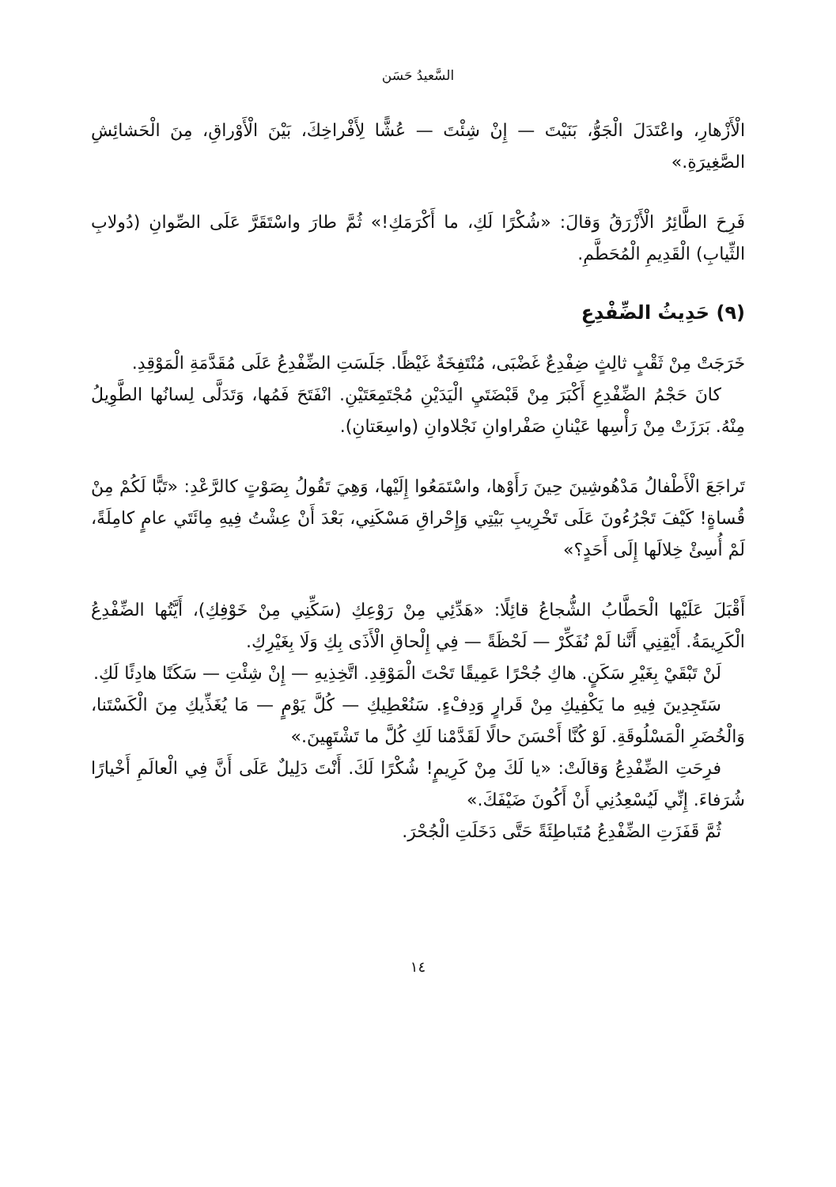السَّعيدُ حَسَن
الْأَزْهارِ، واعْتَدَلَ الْجَوُّ، بَنَيْتَ — إِنْ شِئْتَ — عُشًّا لِأَفْراخِكَ، بَيْنَ الْأَوْراقِ، مِنَ الْحَشائِشِ الصَّغِيرَةِ.»
فَرِحَ الطَّائِرُ الْأَزْرَقُ وَقالَ: «شُكْرًا لَكِ، ما أَكْرَمَكِ!» ثُمَّ طارَ واسْتَقَرَّ عَلَى الصِّوانِ (دُولابِ الثِّيابِ) الْقَدِيمِ الْمُحَطَّمِ.
(٩) حَدِيثُ الضِّفْدِعِ
خَرَجَتْ مِنْ ثَقْبٍ ثالِثٍ ضِفْدِعٌ غَضْبَى، مُنْتَفِخَةٌ غَيْظًا. جَلَسَتِ الضِّفْدِعُ عَلَى مُقَدَّمَةِ الْمَوْقِدِ.
كانَ حَجْمُ الضِّفْدِعِ أَكْبَرَ مِنْ قَبْضَتَيِ الْيَدَيْنِ مُجْتَمِعَتَيْنِ. انْفَتَحَ فَمُها، وَتَدَلَّى لِسانُها الطَّوِيلُ مِنْهُ. بَرَزَتْ مِنْ رَأْسِها عَيْنانِ صَفْراوانِ نَجْلاوانِ (واسِعَتانِ).
تَراجَعَ الْأَطْفالُ مَدْهُوشِينَ حِينَ رَأَوْها، واسْتَمَعُوا إِلَيْها، وَهِيَ تَقُولُ بِصَوْتٍ كالرَّعْدِ: «تَبًّا لَكُمْ مِنْ قُساةٍ! كَيْفَ تَجْرُءُونَ عَلَى تَخْرِيبِ بَيْتِي وَإِحْراقِ مَسْكَنِي، بَعْدَ أَنْ عِشْتُ فِيهِ مِائَتَي عامٍ كامِلَةً، لَمْ أُسِئْ خِلالَها إِلَى أَحَدٍ؟»
أَقْبَلَ عَلَيْها الْحَطَّابُ الشُّجاعُ قائِلًا: «هَدِّئِي مِنْ رَوْعِكِ (سَكِّنِي مِنْ خَوْفِكِ)، أَيَّتُها الضِّفْدِعُ الْكَرِيمَةُ. أَيْقِنِي أَنَّنا لَمْ نُفَكِّرْ — لَحْظَةً — فِي إِلْحاقِ الْأَذَى بِكِ وَلَا بِغَيْرِكِ.
لَنْ تَبْقَيْ بِغَيْرِ سَكَنٍ. هاكِ جُحْرًا عَمِيقًا تَحْتَ الْمَوْقِدِ. اتَّخِذِيهِ — إِنْ شِئْتِ — سَكَنًا هادِئًا لَكِ.
سَتَجِدِينَ فِيهِ ما يَكْفِيكِ مِنْ قَرارٍ وَدِفْءٍ. سَنُعْطِيكِ — كُلَّ يَوْمٍ — مَا يُغَذِّيكِ مِنَ الْكَسْتَنا، وَالْخُضَرِ الْمَسْلُوقَةِ. لَوْ كُنَّا أَحْسَنَ حالًا لَقَدَّمْنا لَكِ كُلَّ ما تَشْتَهِينَ.»
فرِحَتِ الضِّفْدِعُ وَقالَتْ: «يا لَكَ مِنْ كَرِيمٍ! شُكْرًا لَكَ. أَنْتَ دَلِيلٌ عَلَى أَنَّ فِي الْعالَمِ أَخْيارًا شُرَفاءَ. إِنِّي لَيُسْعِدُنِي أَنْ أَكُونَ ضَيْفَكَ.»
ثُمَّ قَفَزَتِ الضِّفْدِعُ مُتَباطِئَةً حَتَّى دَخَلَتِ الْجُحْرَ.
١٤